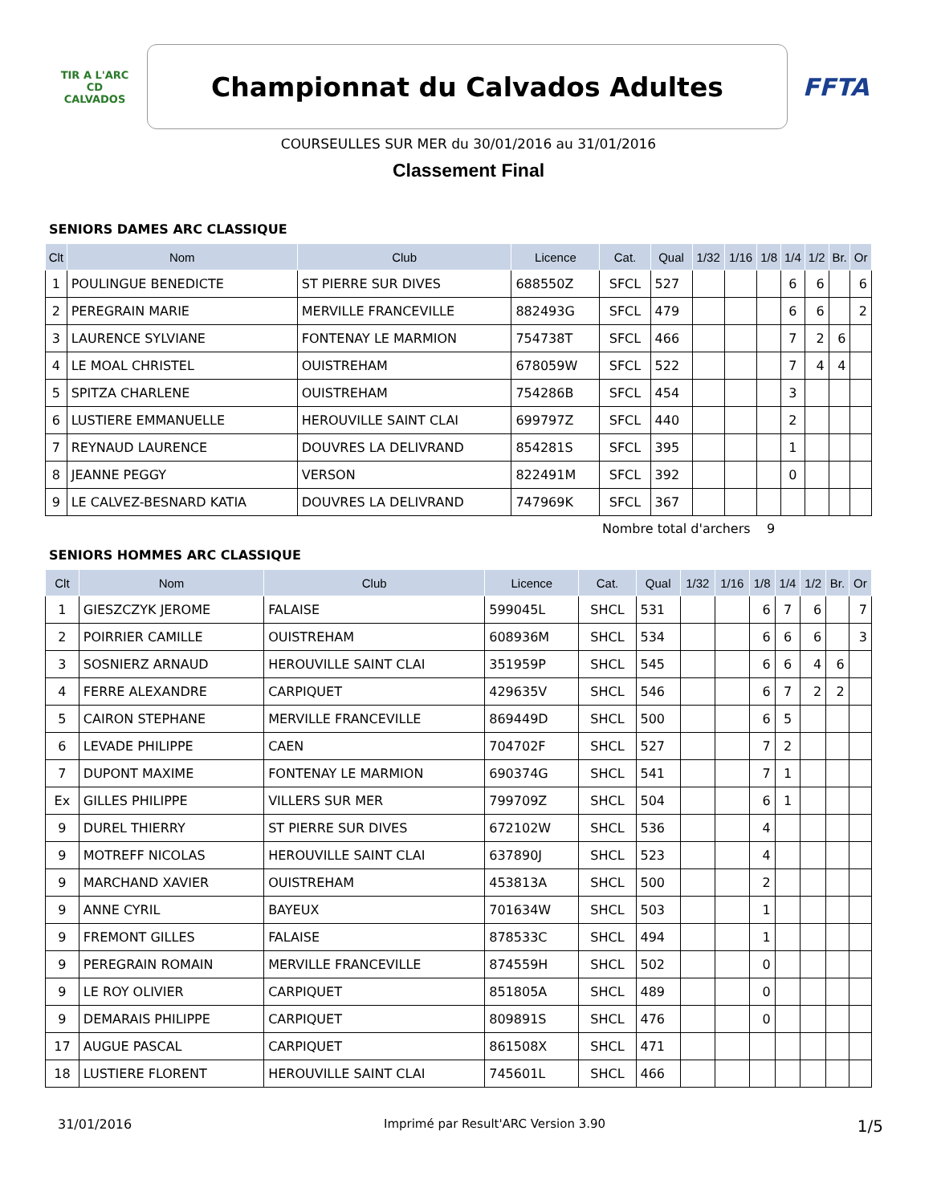TIR A L'ARC
CD
CALVADOS
Championnat du Calvados Adultes
FFTA
COURSEULLES SUR MER du 30/01/2016 au 31/01/2016
Classement Final
SENIORS DAMES ARC CLASSIQUE
| Clt | Nom | Club | Licence | Cat. | Qual | 1/32 | 1/16 | 1/8 | 1/4 | 1/2 | Br. | Or |
| --- | --- | --- | --- | --- | --- | --- | --- | --- | --- | --- | --- | --- |
| 1 | POULINGUE BENEDICTE | ST PIERRE SUR DIVES | 688550Z | SFCL | 527 | | | | 6 | 6 | | 6 |
| 2 | PEREGRAIN MARIE | MERVILLE FRANCEVILLE | 882493G | SFCL | 479 | | | | 6 | 6 | | 2 |
| 3 | LAURENCE SYLVIANE | FONTENAY LE MARMION | 754738T | SFCL | 466 | | | | 7 | 2 | 6 | |
| 4 | LE MOAL CHRISTEL | OUISTREHAM | 678059W | SFCL | 522 | | | | 7 | 4 | 4 | |
| 5 | SPITZA CHARLENE | OUISTREHAM | 754286B | SFCL | 454 | | | | 3 | | | |
| 6 | LUSTIERE EMMANUELLE | HEROUVILLE SAINT CLAI | 699797Z | SFCL | 440 | | | | 2 | | | |
| 7 | REYNAUD LAURENCE | DOUVRES LA DELIVRAND | 854281S | SFCL | 395 | | | | 1 | | | |
| 8 | JEANNE PEGGY | VERSON | 822491M | SFCL | 392 | | | | 0 | | | |
| 9 | LE CALVEZ-BESNARD KATIA | DOUVRES LA DELIVRAND | 747969K | SFCL | 367 | | | | | | | |
Nombre total d'archers 9
SENIORS HOMMES ARC CLASSIQUE
| Clt | Nom | Club | Licence | Cat. | Qual | 1/32 | 1/16 | 1/8 | 1/4 | 1/2 | Br. | Or |
| --- | --- | --- | --- | --- | --- | --- | --- | --- | --- | --- | --- | --- |
| 1 | GIESZCZYK JEROME | FALAISE | 599045L | SHCL | 531 | | | 6 | 7 | 6 | | 7 |
| 2 | POIRRIER CAMILLE | OUISTREHAM | 608936M | SHCL | 534 | | | 6 | 6 | 6 | | 3 |
| 3 | SOSNIERZ ARNAUD | HEROUVILLE SAINT CLAI | 351959P | SHCL | 545 | | | 6 | 6 | 4 | 6 | |
| 4 | FERRE ALEXANDRE | CARPIQUET | 429635V | SHCL | 546 | | | 6 | 7 | 2 | 2 | |
| 5 | CAIRON STEPHANE | MERVILLE FRANCEVILLE | 869449D | SHCL | 500 | | | 6 | 5 | | | |
| 6 | LEVADE PHILIPPE | CAEN | 704702F | SHCL | 527 | | | 7 | 2 | | | |
| 7 | DUPONT MAXIME | FONTENAY LE MARMION | 690374G | SHCL | 541 | | | 7 | 1 | | | |
| Ex | GILLES PHILIPPE | VILLERS SUR MER | 799709Z | SHCL | 504 | | | 6 | 1 | | | |
| 9 | DUREL THIERRY | ST PIERRE SUR DIVES | 672102W | SHCL | 536 | | | 4 | | | | |
| 9 | MOTREFF NICOLAS | HEROUVILLE SAINT CLAI | 637890J | SHCL | 523 | | | 4 | | | | |
| 9 | MARCHAND XAVIER | OUISTREHAM | 453813A | SHCL | 500 | | | 2 | | | | |
| 9 | ANNE CYRIL | BAYEUX | 701634W | SHCL | 503 | | | 1 | | | | |
| 9 | FREMONT GILLES | FALAISE | 878533C | SHCL | 494 | | | 1 | | | | |
| 9 | PEREGRAIN ROMAIN | MERVILLE FRANCEVILLE | 874559H | SHCL | 502 | | | 0 | | | | |
| 9 | LE ROY OLIVIER | CARPIQUET | 851805A | SHCL | 489 | | | 0 | | | | |
| 9 | DEMARAIS PHILIPPE | CARPIQUET | 809891S | SHCL | 476 | | | 0 | | | | |
| 17 | AUGUE PASCAL | CARPIQUET | 861508X | SHCL | 471 | | | | | | | |
| 18 | LUSTIERE FLORENT | HEROUVILLE SAINT CLAI | 745601L | SHCL | 466 | | | | | | | |
31/01/2016 Imprimé par Result'ARC Version 3.90 1/5